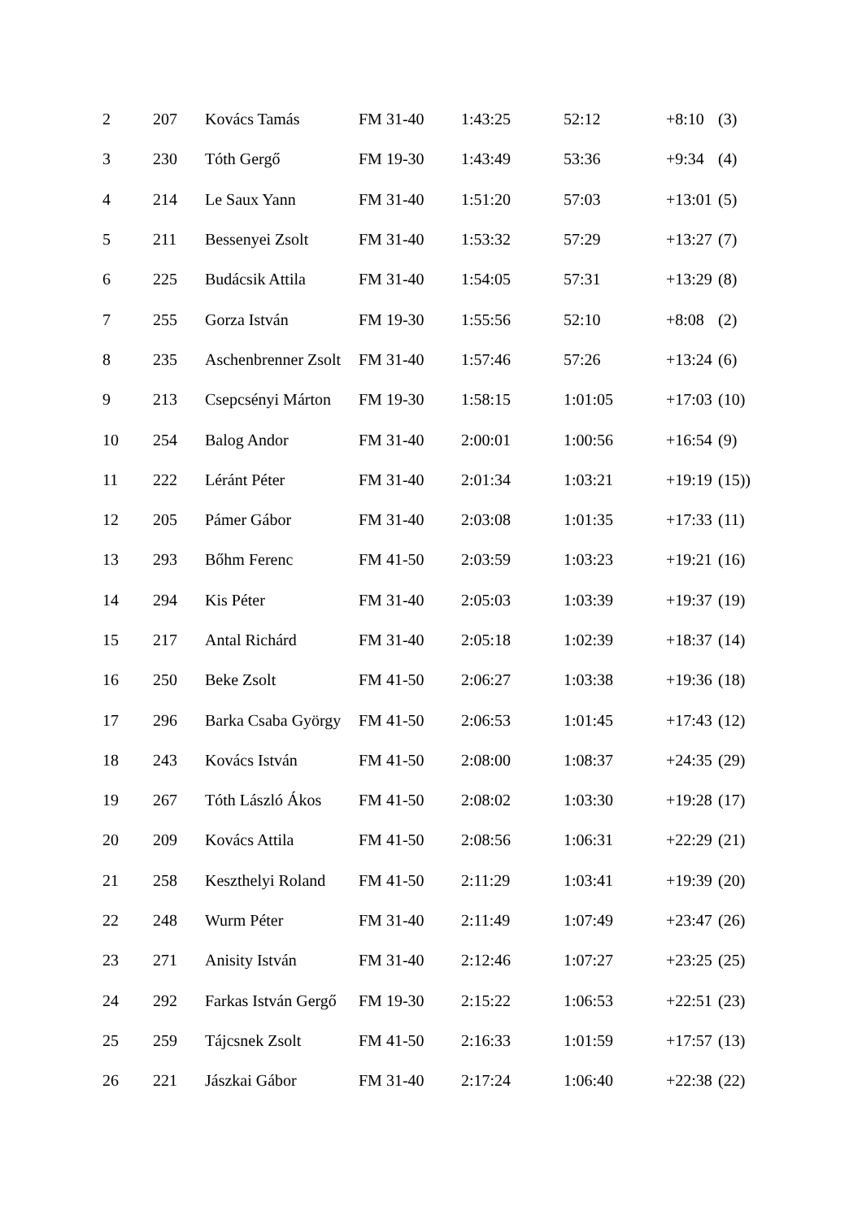| 2 | 207 | Kovács Tamás | FM 31-40 | 1:43:25 | 52:12 | +8:10 | (3) |
| 3 | 230 | Tóth Gergő | FM 19-30 | 1:43:49 | 53:36 | +9:34 | (4) |
| 4 | 214 | Le Saux Yann | FM 31-40 | 1:51:20 | 57:03 | +13:01 | (5) |
| 5 | 211 | Bessenyei Zsolt | FM 31-40 | 1:53:32 | 57:29 | +13:27 | (7) |
| 6 | 225 | Budácsik Attila | FM 31-40 | 1:54:05 | 57:31 | +13:29 | (8) |
| 7 | 255 | Gorza István | FM 19-30 | 1:55:56 | 52:10 | +8:08 | (2) |
| 8 | 235 | Aschenbrenner Zsolt | FM 31-40 | 1:57:46 | 57:26 | +13:24 | (6) |
| 9 | 213 | Csepcsényi Márton | FM 19-30 | 1:58:15 | 1:01:05 | +17:03 | (10) |
| 10 | 254 | Balog Andor | FM 31-40 | 2:00:01 | 1:00:56 | +16:54 | (9) |
| 11 | 222 | Léránt Péter | FM 31-40 | 2:01:34 | 1:03:21 | +19:19 | (15)) |
| 12 | 205 | Pámer Gábor | FM 31-40 | 2:03:08 | 1:01:35 | +17:33 | (11) |
| 13 | 293 | Bőhm Ferenc | FM 41-50 | 2:03:59 | 1:03:23 | +19:21 | (16) |
| 14 | 294 | Kis Péter | FM 31-40 | 2:05:03 | 1:03:39 | +19:37 | (19) |
| 15 | 217 | Antal Richárd | FM 31-40 | 2:05:18 | 1:02:39 | +18:37 | (14) |
| 16 | 250 | Beke Zsolt | FM 41-50 | 2:06:27 | 1:03:38 | +19:36 | (18) |
| 17 | 296 | Barka Csaba György | FM 41-50 | 2:06:53 | 1:01:45 | +17:43 | (12) |
| 18 | 243 | Kovács István | FM 41-50 | 2:08:00 | 1:08:37 | +24:35 | (29) |
| 19 | 267 | Tóth László Ákos | FM 41-50 | 2:08:02 | 1:03:30 | +19:28 | (17) |
| 20 | 209 | Kovács Attila | FM 41-50 | 2:08:56 | 1:06:31 | +22:29 | (21) |
| 21 | 258 | Keszthelyi Roland | FM 41-50 | 2:11:29 | 1:03:41 | +19:39 | (20) |
| 22 | 248 | Wurm Péter | FM 31-40 | 2:11:49 | 1:07:49 | +23:47 | (26) |
| 23 | 271 | Anisity István | FM 31-40 | 2:12:46 | 1:07:27 | +23:25 | (25) |
| 24 | 292 | Farkas István Gergő | FM 19-30 | 2:15:22 | 1:06:53 | +22:51 | (23) |
| 25 | 259 | Tájcsnek Zsolt | FM 41-50 | 2:16:33 | 1:01:59 | +17:57 | (13) |
| 26 | 221 | Jászkai Gábor | FM 31-40 | 2:17:24 | 1:06:40 | +22:38 | (22) |